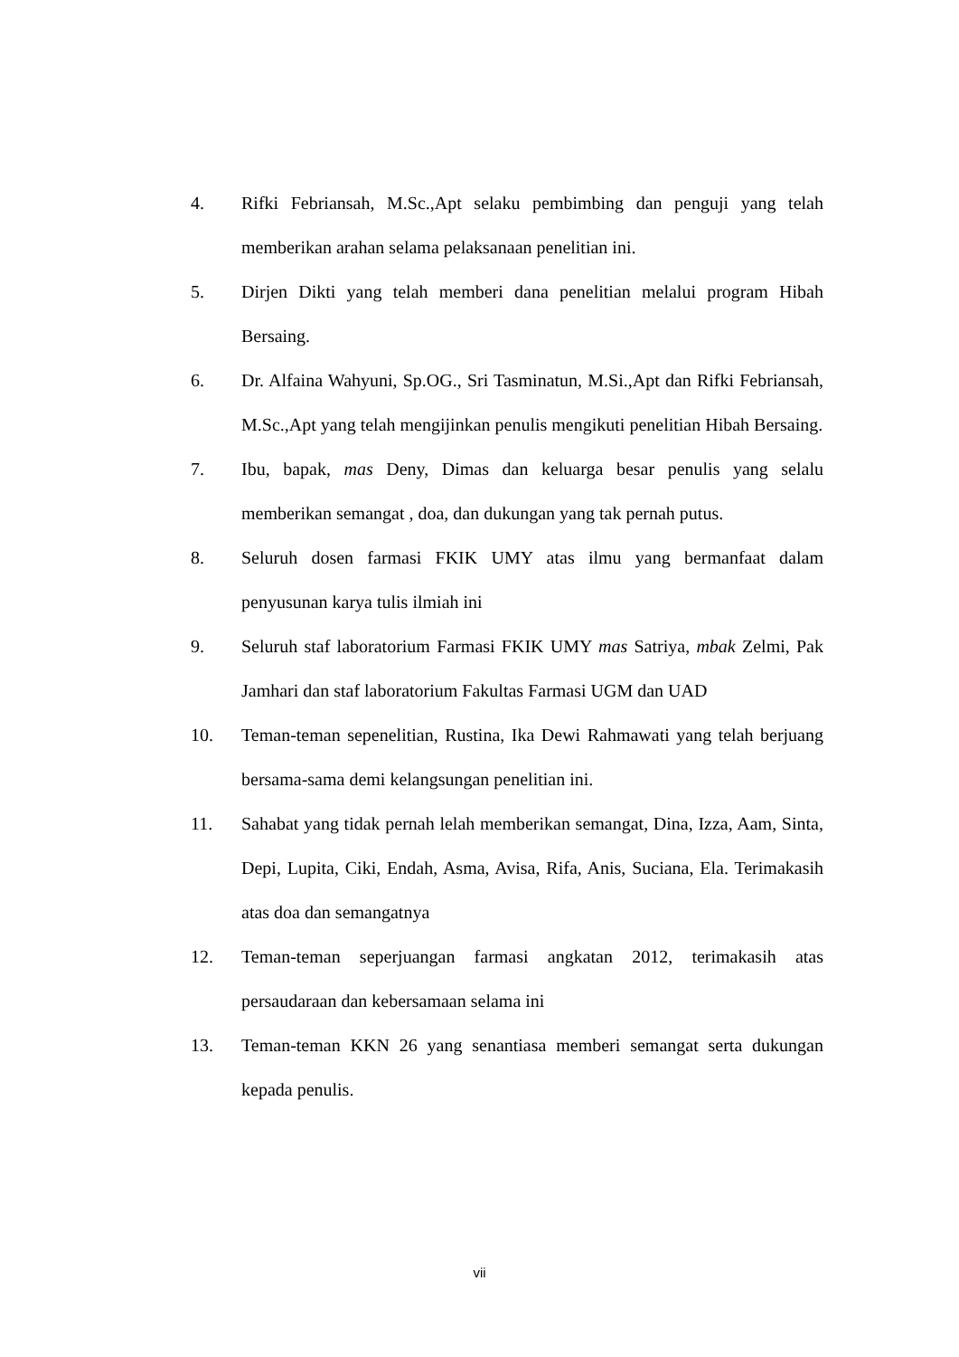4. Rifki Febriansah, M.Sc.,Apt selaku pembimbing dan penguji yang telah memberikan arahan selama pelaksanaan penelitian ini.
5. Dirjen Dikti yang telah memberi dana penelitian melalui program Hibah Bersaing.
6. Dr. Alfaina Wahyuni, Sp.OG., Sri Tasminatun, M.Si.,Apt dan Rifki Febriansah, M.Sc.,Apt yang telah mengijinkan penulis mengikuti penelitian Hibah Bersaing.
7. Ibu, bapak, mas Deny, Dimas dan keluarga besar penulis yang selalu memberikan semangat , doa, dan dukungan yang tak pernah putus.
8. Seluruh dosen farmasi FKIK UMY atas ilmu yang bermanfaat dalam penyusunan karya tulis ilmiah ini
9. Seluruh staf laboratorium Farmasi FKIK UMY mas Satriya, mbak Zelmi, Pak Jamhari dan staf laboratorium Fakultas Farmasi UGM dan UAD
10. Teman-teman sepenelitian, Rustina, Ika Dewi Rahmawati yang telah berjuang bersama-sama demi kelangsungan penelitian ini.
11. Sahabat yang tidak pernah lelah memberikan semangat, Dina, Izza, Aam, Sinta, Depi, Lupita, Ciki, Endah, Asma, Avisa, Rifa, Anis, Suciana, Ela. Terimakasih atas doa dan semangatnya
12. Teman-teman seperjuangan farmasi angkatan 2012, terimakasih atas persaudaraan dan kebersamaan selama ini
13. Teman-teman KKN 26 yang senantiasa memberi semangat serta dukungan kepada penulis.
vii